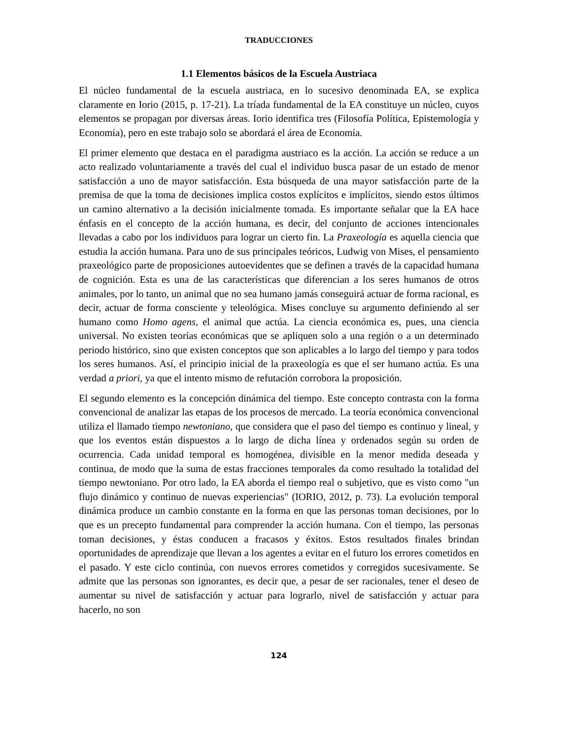TRADUCCIONES
1.1 Elementos básicos de la Escuela Austriaca
El núcleo fundamental de la escuela austriaca, en lo sucesivo denominada EA, se explica claramente en Iorio (2015, p. 17-21). La tríada fundamental de la EA constituye un núcleo, cuyos elementos se propagan por diversas áreas. Iorio identifica tres (Filosofía Política, Epistemología y Economía), pero en este trabajo solo se abordará el área de Economía.
El primer elemento que destaca en el paradigma austriaco es la acción. La acción se reduce a un acto realizado voluntariamente a través del cual el individuo busca pasar de un estado de menor satisfacción a uno de mayor satisfacción. Esta búsqueda de una mayor satisfacción parte de la premisa de que la toma de decisiones implica costos explícitos e implícitos, siendo estos últimos un camino alternativo a la decisión inicialmente tomada. Es importante señalar que la EA hace énfasis en el concepto de la acción humana, es decir, del conjunto de acciones intencionales llevadas a cabo por los individuos para lograr un cierto fin. La Praxeología es aquella ciencia que estudia la acción humana. Para uno de sus principales teóricos, Ludwig von Mises, el pensamiento praxeológico parte de proposiciones autoevidentes que se definen a través de la capacidad humana de cognición. Esta es una de las características que diferencian a los seres humanos de otros animales, por lo tanto, un animal que no sea humano jamás conseguirá actuar de forma racional, es decir, actuar de forma consciente y teleológica. Mises concluye su argumento definiendo al ser humano como Homo agens, el animal que actúa. La ciencia económica es, pues, una ciencia universal. No existen teorías económicas que se apliquen solo a una región o a un determinado periodo histórico, sino que existen conceptos que son aplicables a lo largo del tiempo y para todos los seres humanos. Así, el principio inicial de la praxeología es que el ser humano actúa. Es una verdad a priori, ya que el intento mismo de refutación corrobora la proposición.
El segundo elemento es la concepción dinámica del tiempo. Este concepto contrasta con la forma convencional de analizar las etapas de los procesos de mercado. La teoría económica convencional utiliza el llamado tiempo newtoniano, que considera que el paso del tiempo es continuo y lineal, y que los eventos están dispuestos a lo largo de dicha línea y ordenados según su orden de ocurrencia. Cada unidad temporal es homogénea, divisible en la menor medida deseada y continua, de modo que la suma de estas fracciones temporales da como resultado la totalidad del tiempo newtoniano. Por otro lado, la EA aborda el tiempo real o subjetivo, que es visto como "un flujo dinámico y continuo de nuevas experiencias" (IORIO, 2012, p. 73). La evolución temporal dinámica produce un cambio constante en la forma en que las personas toman decisiones, por lo que es un precepto fundamental para comprender la acción humana. Con el tiempo, las personas toman decisiones, y éstas conducen a fracasos y éxitos. Estos resultados finales brindan oportunidades de aprendizaje que llevan a los agentes a evitar en el futuro los errores cometidos en el pasado. Y este ciclo continúa, con nuevos errores cometidos y corregidos sucesivamente. Se admite que las personas son ignorantes, es decir que, a pesar de ser racionales, tener el deseo de aumentar su nivel de satisfacción y actuar para lograrlo, nivel de satisfacción y actuar para hacerlo, no son
124